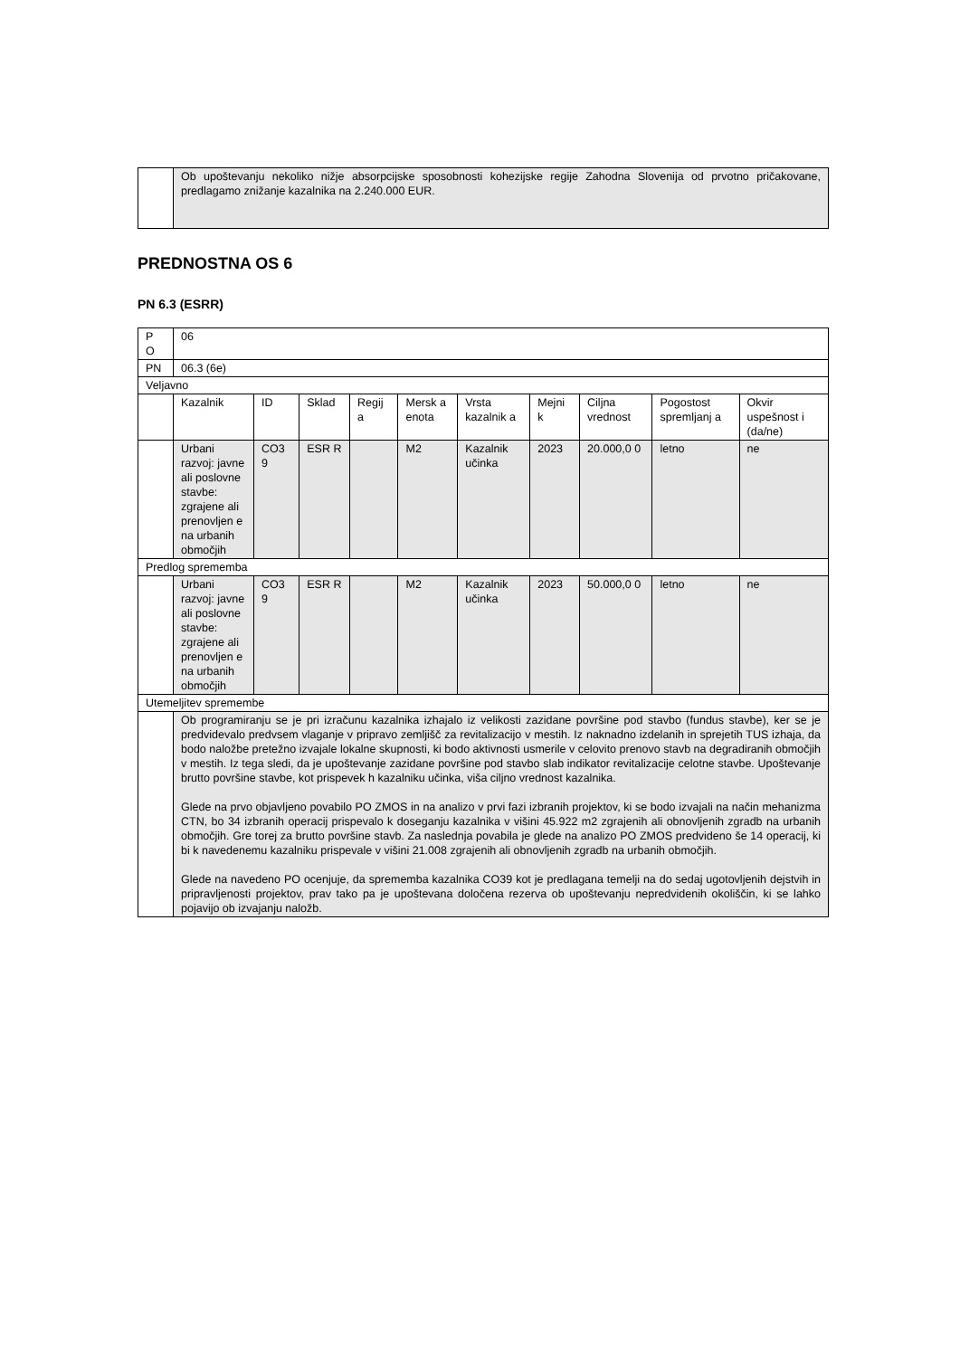| | Ob upoštevanju nekoliko nižje absorpcijske sposobnosti kohezijske regije Zahodna Slovenija od prvotno pričakovane, predlagamo znižanje kazalnika na 2.240.000 EUR. |
PREDNOSTNA OS 6
PN 6.3 (ESRR)
| P O | 06 | | | | | | | | | |
| PN | 06.3 (6e) | | | | | | | | | |
| Veljavno | | | | | | | | | | |
| | Kazalnik | ID | Sklad | Regij a | Mersk a enota | Vrsta kazalnik a | Mejni k | Ciljna vrednost | Pogostost spremljanj a | Okvir uspešnost i (da/ne) |
| | Urbani razvoj: javne ali poslovne stavbe: zgrajene ali prenovljen e na urbanih območjih | CO3 9 | ESR R | | M2 | Kazalnik učinka | 2023 | 20.000,0 0 | letno | ne |
| Predlog sprememba | | | | | | | | | | |
| | Urbani razvoj: javne ali poslovne stavbe: zgrajene ali prenovljen e na urbanih območjih | CO3 9 | ESR R | | M2 | Kazalnik učinka | 2023 | 50.000,0 0 | letno | ne |
| Utemeljitev spremembe | | | | | | | | | | |
| | Ob programiranju se je pri izračunu kazalnika izhajalo iz velikosti zazidane površine pod stavbo (fundus stavbe), ker se je predvidevalo predvsem vlaganje v pripravo zemljišč za revitalizacijo v mestih. Iz naknadno izdelanih in sprejetih TUS izhaja, da bodo naložbe pretežno izvajale lokalne skupnosti, ki bodo aktivnosti usmerile v celovito prenovo stavb na degradiranih območjih v mestih. Iz tega sledi, da je upoštevanje zazidane površine pod stavbo slab indikator revitalizacije celotne stavbe. Upoštevanje brutto površine stavbe, kot prispevek h kazalniku učinka, viša ciljno vrednost kazalnika. Glede na prvo objavljeno povabilo PO ZMOS in na analizo v prvi fazi izbranih projektov, ki se bodo izvajali na način mehanizma CTN, bo 34 izbranih operacij prispevalo k doseganju kazalnika v višini 45.922 m2 zgrajenih ali obnovljenih zgradb na urbanih območjih. Gre torej za brutto površine stavb. Za naslednja povabila je glede na analizo PO ZMOS predvideno še 14 operacij, ki bi k navedenemu kazalniku prispevale v višini 21.008 zgrajenih ali obnovljenih zgradb na urbanih območjih. Glede na navedeno PO ocenjuje, da sprememba kazalnika CO39 kot je predlagana temelji na do sedaj ugotovljenih dejstvih in pripravljenosti projektov, prav tako pa je upoštevana določena rezerva ob upoštevanju nepredvidenih okoliščin, ki se lahko pojavijo ob izvajanju naložb. | | | | | | | | | |